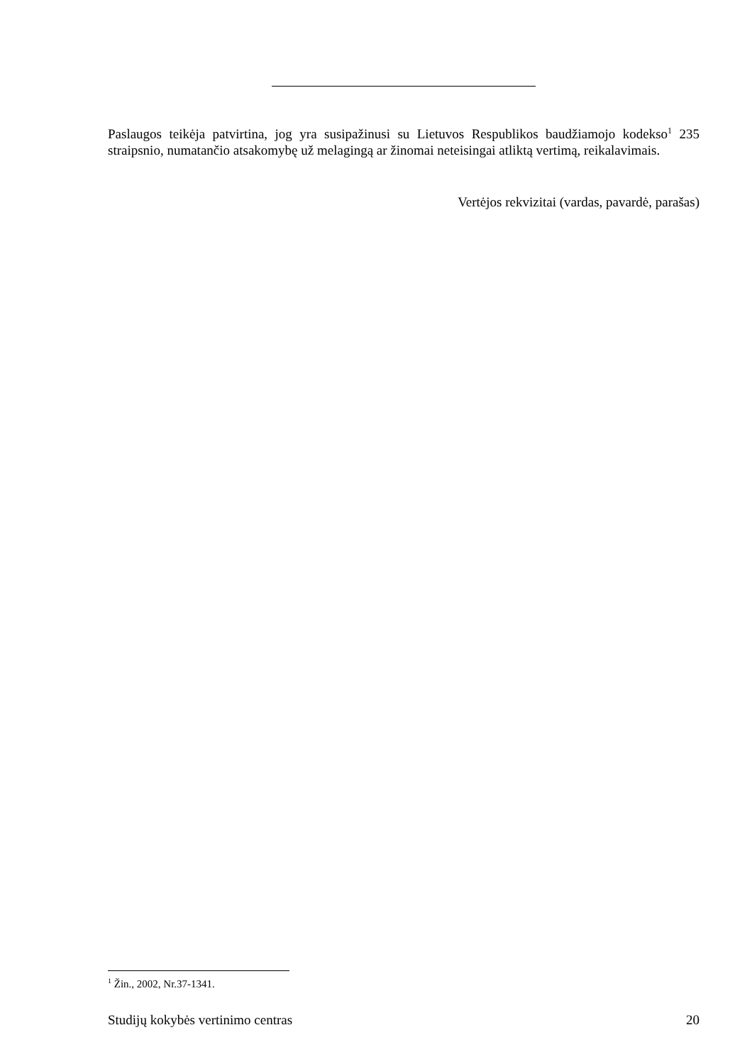Paslaugos teikėja patvirtina, jog yra susipažinusi su Lietuvos Respublikos baudžiamojo kodekso<sup>1</sup> 235 straipsnio, numatančio atsakomybę už melagingą ar žinomai neteisingai atliktą vertimą, reikalavimais.
Vertėjos rekvizitai (vardas, pavardė, parašas)
<sup>1</sup> Žin., 2002, Nr.37-1341.
Studijų kokybės vertinimo centras 20